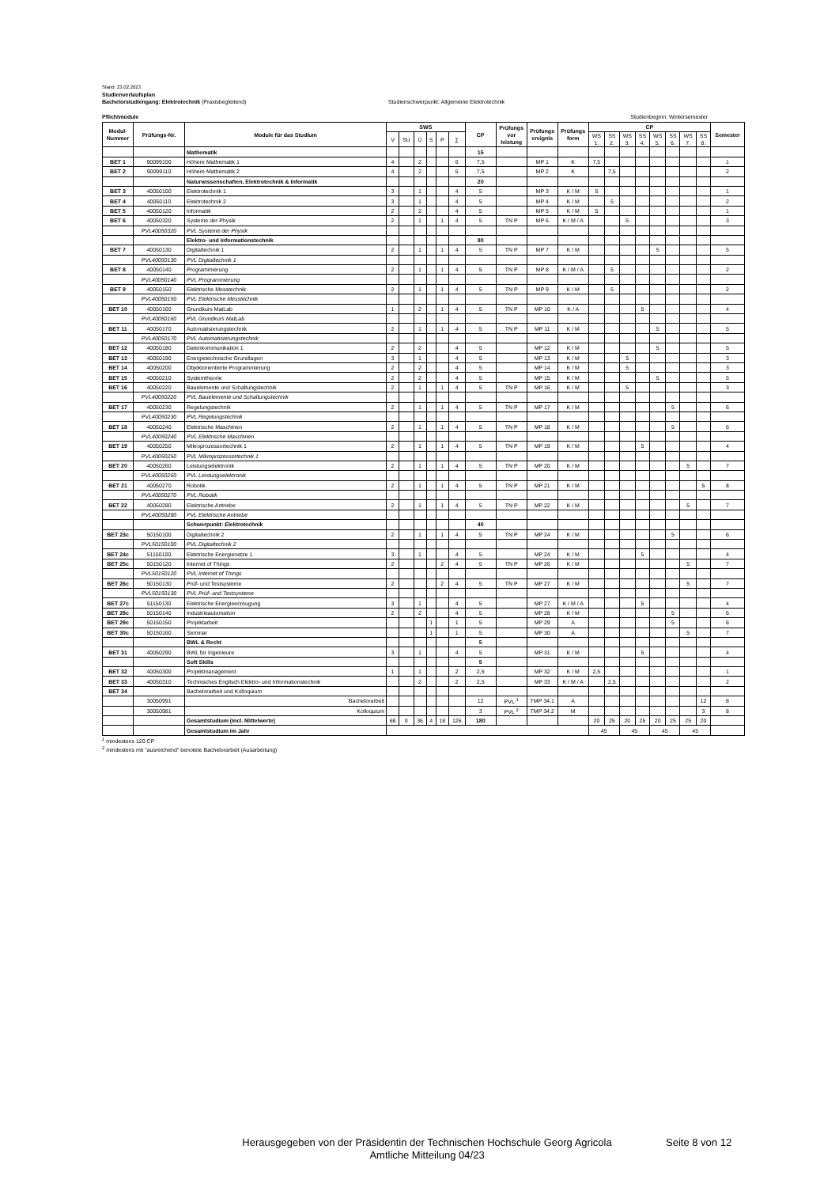Stand: 23.02.2023
Studienverlaufsplan
Bachelorstudiengang: Elektrotechnik (Praxisbegleitend) Studienschwerpunkt: Allgemeine Elektrotechnik
Pflichtmodule Studienbeginn: Wintersemester
| Modul- Nummer | Prüfungs-Nr. | Module für das Studium | SWS | | | | | | CP | Prüfungs vor leistung | Prüfungs ereignis | Prüfungs form | CP | | | | | | | | Semester |
| --- | --- | --- | --- | --- | --- | --- | --- | --- | --- | --- | --- | --- | --- | --- | --- | --- | --- | --- | --- | --- | --- |
| | | | V | SU | Ü | S | P | ∑ | | | | | WS 1. | SS 2. | WS 3. | SS 4. | WS 5. | SS 6. | WS 7. | SS 8. | |
| | | Mathematik | | | | | | | 15 | | | | | | | | | | | | |
| BET 1 | 90099100 | Höhere Mathematik 1 | 4 | | 2 | | | 6 | 7,5 | | MP 1 | K | 7,5 | | | | | | | | 1 |
| BET 2 | 90099110 | Höhere Mathematik 2 | 4 | | 2 | | | 6 | 7,5 | | MP 2 | K | | 7,5 | | | | | | | 2 |
| | | Naturwissenschaften, Elektrotechnik & Informatik | | | | | | | 20 | | | | | | | | | | | | |
| BET 3 | 40050100 | Elektrotechnik 1 | 3 | | 1 | | | 4 | 5 | | MP 3 | K / M | 5 | | | | | | | | 1 |
| BET 4 | 40050110 | Elektrotechnik 2 | 3 | | 1 | | | 4 | 5 | | MP 4 | K / M | | 5 | | | | | | | 2 |
| BET 5 | 40050120 | Informatik | 2 | | 2 | | | 4 | 5 | | MP 5 | K / M | 5 | | | | | | | | 1 |
| BET 6 | 40050320 | Systeme der Physik | 2 | | 1 | | 1 | 4 | 5 | TN P | MP 6 | K / M / A | | | 5 | | | | | | 3 |
| | PVL40050320 | PVL Systeme der Physik | | | | | | | | | | | | | | | | | | | |
| | | Elektro- und Informationstechnik | | | | | | | 80 | | | | | | | | | | | | |
| BET 7 | 40050130 | Digitaltechnik 1 | 2 | | 1 | | 1 | 4 | 5 | TN P | MP 7 | K / M | | | | | 5 | | | | 5 |
| | PVL40050130 | PVL Digitaltechnik 1 | | | | | | | | | | | | | | | | | | | |
| BET 8 | 40050140 | Programmierung | 2 | | 1 | | 1 | 4 | 5 | TN P | MP 8 | K / M / A | | 5 | | | | | | | 2 |
| | PVL40050140 | PVL Programmierung | | | | | | | | | | | | | | | | | | | |
| BET 9 | 40050150 | Elektrische Messtechnik | 2 | | 1 | | 1 | 4 | 5 | TN P | MP 9 | K / M | | 5 | | | | | | | 2 |
| | PVL40050150 | PVL Elektrische Messtechnik | | | | | | | | | | | | | | | | | | | |
| BET 10 | 40050160 | Grundkurs MatLab | 1 | | 2 | | 1 | 4 | 5 | TN P | MP 10 | K / A | | | | 5 | | | | | 4 |
| | PVL40050160 | PVL Grundkurs MatLab | | | | | | | | | | | | | | | | | | | |
| BET 11 | 40050170 | Automatisierungstechnik | 2 | | 1 | | 1 | 4 | 5 | TN P | MP 11 | K / M | | | | | 5 | | | | 5 |
| | PVL40050170 | PVL Automatisierungstechnik | | | | | | | | | | | | | | | | | | | |
| BET 12 | 40050180 | Datenkommunikation 1 | 2 | | 2 | | | 4 | 5 | | MP 12 | K / M | | | | | 5 | | | | 5 |
| BET 13 | 40050190 | Energietechnische Grundlagen | 3 | | 1 | | | 4 | 5 | | MP 13 | K / M | | | 5 | | | | | | 3 |
| BET 14 | 40050200 | Objektorientierte Programmierung | 2 | | 2 | | | 4 | 5 | | MP 14 | K / M | | | 5 | | | | | | 3 |
| BET 15 | 40050210 | Systemtheorie | 2 | | 2 | | | 4 | 5 | | MP 15 | K / M | | | | | 5 | | | | 5 |
| BET 16 | 40050220 | Bauelemente und Schaltungstechnik | 2 | | 1 | | 1 | 4 | 5 | TN P | MP 16 | K / M | | | 5 | | | | | | 3 |
| | PVL40050220 | PVL Bauelemente und Schaltungstechnik | | | | | | | | | | | | | | | | | | | |
| BET 17 | 40050230 | Regelungstechnik | 2 | | 1 | | 1 | 4 | 5 | TN P | MP 17 | K / M | | | | | | 5 | | | 6 |
| | PVL40050230 | PVL Regelungstechnik | | | | | | | | | | | | | | | | | | | |
| BET 18 | 40050240 | Elektrische Maschinen | 2 | | 1 | | 1 | 4 | 5 | TN P | MP 18 | K / M | | | | | | 5 | | | 6 |
| | PVL40050240 | PVL Elektrische Maschinen | | | | | | | | | | | | | | | | | | | |
| BET 19 | 40050250 | Mikroprozessortechnik 1 | 2 | | 1 | | 1 | 4 | 5 | TN P | MP 19 | K / M | | | | 5 | | | | | 4 |
| | PVL40050250 | PVL Mikroprozessortechnik 1 | | | | | | | | | | | | | | | | | | | |
| BET 20 | 40050260 | Leistungselektronik | 2 | | 1 | | 1 | 4 | 5 | TN P | MP 20 | K / M | | | | | | | 5 | | 7 |
| | PVL40050260 | PVL Leistungselektronik | | | | | | | | | | | | | | | | | | | |
| BET 21 | 40050270 | Robotik | 2 | | 1 | | 1 | 4 | 5 | TN P | MP 21 | K / M | | | | | | | | 5 | 8 |
| | PVL40050270 | PVL Robotik | | | | | | | | | | | | | | | | | | | |
| BET 22 | 40050280 | Elektrische Antriebe | 2 | | 1 | | 1 | 4 | 5 | TN P | MP 22 | K / M | | | | | | | 5 | | 7 |
| | PVL40050280 | PVL Elektrische Antriebe | | | | | | | | | | | | | | | | | | | |
| | | Schwerpunkt: Elektrotechnik | | | | | | | 40 | | | | | | | | | | | | |
| BET 23c | 50150100 | Digitaltechnik 2 | 2 | | 1 | | 1 | 4 | 5 | TN P | MP 24 | K / M | | | | | | 5 | | | 6 |
| | PVL50150100 | PVL Digitaltechnik 2 | | | | | | | | | | | | | | | | | | | |
| BET 24c | 51150100 | Elektrische Energienetze 1 | 3 | | 1 | | | 4 | 5 | | MP 24 | K / M | | | | 5 | | | | | 4 |
| BET 25c | 50150120 | Internet of Things | 2 | | | | 2 | 4 | 5 | TN P | MP 26 | K / M | | | | | | | 5 | | 7 |
| | PVL50150120 | PVL Internet of Things | | | | | | | | | | | | | | | | | | | |
| BET 26c | 50150130 | Prüf- und Testsysteme | 2 | | | | 2 | 4 | 5 | TN P | MP 27 | K / M | | | | | | | 5 | | 7 |
| | PVL50150130 | PVL Prüf- und Testsysteme | | | | | | | | | | | | | | | | | | | |
| BET 27c | 51150130 | Elektrische Energieerzeugung | 3 | | 1 | | | 4 | 5 | | MP 27 | K / M / A | | | | 5 | | | | | 4 |
| BET 28c | 50150140 | Industrieautomation | 2 | | 2 | | | 4 | 5 | | MP 28 | K / M | | | | | | 5 | | | 6 |
| BET 29c | 50150150 | Projektarbeit | | | | 1 | | 1 | 5 | | MP 29 | A | | | | | | 5 | | | 6 |
| BET 30c | 50150160 | Seminar | | | | 1 | | 1 | 5 | | MP 30 | A | | | | | | | 5 | | 7 |
| | | BWL & Recht | | | | | | | 5 | | | | | | | | | | | | |
| BET 31 | 40050290 | BWL für Ingenieure | 3 | | 1 | | | 4 | 5 | | MP 31 | K / M | | | | 5 | | | | | 4 |
| | | Soft Skills | | | | | | | 5 | | | | | | | | | | | | |
| BET 32 | 40050300 | Projektmanagement | 1 | | 1 | | | 2 | 2,5 | | MP 32 | K / M | 2,5 | | | | | | | | 1 |
| BET 33 | 40050310 | Technisches Englisch Elektro- und Informationstechnik | | | 2 | | | 2 | 2,5 | | MP 33 | K / M / A | | 2,5 | | | | | | | 2 |
| BET 34 | | Bachelorarbeit und Kolloquium | | | | | | | | | | | | | | | | | | | |
| | 30050991 | Bachelorarbeit | | | | | | | 12 | PVL <sup>1</sup> | TMP 34.1 | A | | | | | | | | 12 | 8 |
| | 30050981 | Kolloquium | | | | | | | 3 | PVL <sup>2</sup> | TMP 34.2 | M | | | | | | | | 3 | 8 |
| | | Gesamtstudium (incl. Mittelwerte) | 68 | 0 | 36 | 4 | 18 | 126 | 180 | | | | 20 | 25 | 20 | 25 | 20 | 25 | 25 | 20 | |
| | | Gesamtstudium im Jahr | | | | | | | | | | | 45 | | 45 | | 45 | | 45 | | |
<sup>1</sup> mindestens 120 CP
<sup>2</sup> mindestens mit "ausreichend" benotete Bachelorarbeit (Ausarbeitung)
Herausgegeben von der Präsidentin der Technischen Hochschule Georg Agricola
Amtliche Mitteilung 04/23
Seite 8 von 12